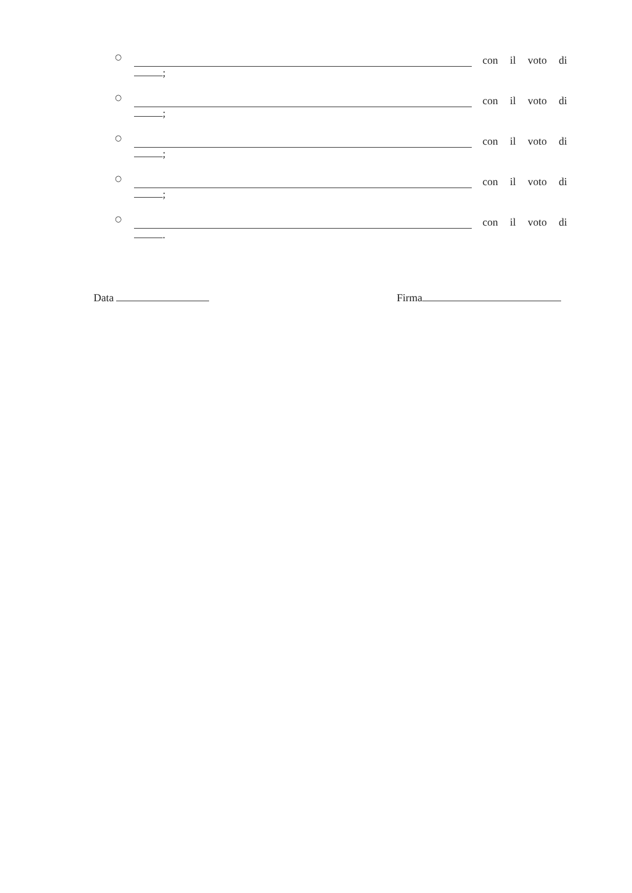○
con il voto di
;
○
con il voto di
;
○
con il voto di
;
○
con il voto di
;
○
con il voto di
.
Data Firma